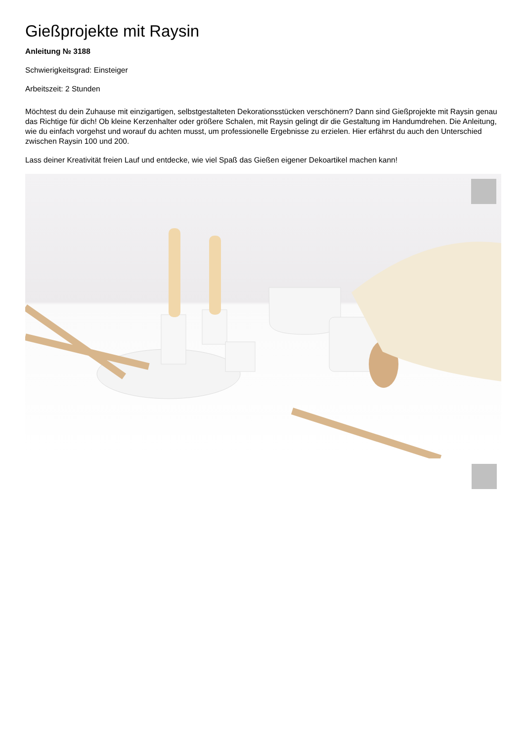Gießprojekte mit Raysin
Anleitung № 3188
Schwierigkeitsgrad: Einsteiger
Arbeitszeit: 2 Stunden
Möchtest du dein Zuhause mit einzigartigen, selbstgestalteten Dekorationsstücken verschönern? Dann sind Gießprojekte mit Raysin genau das Richtige für dich! Ob kleine Kerzenhalter oder größere Schalen, mit Raysin gelingt dir die Gestaltung im Handumdrehen. Die Anleitung, wie du einfach vorgehst und worauf du achten musst, um professionelle Ergebnisse zu erzielen. Hier erfährst du auch den Unterschied zwischen Raysin 100 und 200.
Lass deiner Kreativität freien Lauf und entdecke, wie viel Spaß das Gießen eigener Dekoartikel machen kann!